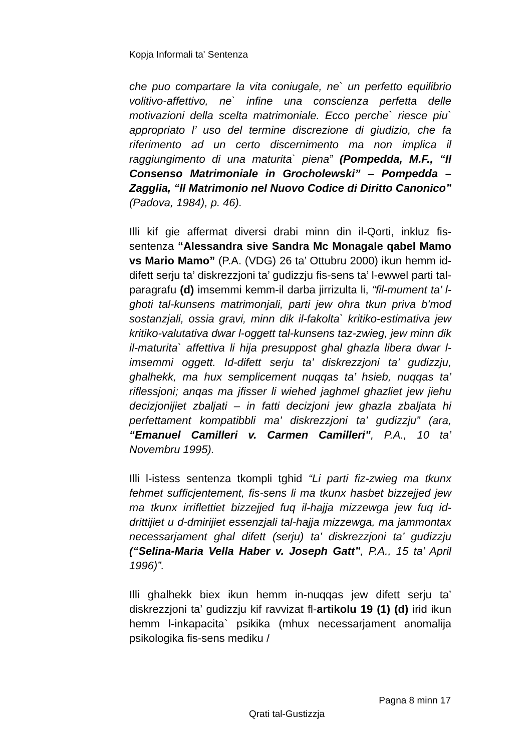Kopja Informali ta' Sentenza
che puo compartare la vita coniugale, ne` un perfetto equilibrio volitivo-affettivo, ne` infine una conscienza perfetta delle motivazioni della scelta matrimoniale. Ecco perche` riesce piu` appropriato l’ uso del termine discrezione di giudizio, che fa riferimento ad un certo discernimento ma non implica il raggiungimento di una maturita` piena” (Pompedda, M.F., “Il Consenso Matrimoniale in Grocholewski” – Pompedda – Zagglia, “Il Matrimonio nel Nuovo Codice di Diritto Canonico” (Padova, 1984), p. 46).
Illi kif gie affermat diversi drabi minn din il-Qorti, inkluz fis-sentenza “Alessandra sive Sandra Mc Monagale qabel Mamo vs Mario Mamo” (P.A. (VDG) 26 ta’ Ottubru 2000) ikun hemm id-difett serju ta’ diskrezzjoni ta’ gudizzju fis-sens ta’ l-ewwel parti tal-paragrafu (d) imsemmi kemm-il darba jirrizulta li, “fil-mument ta’ l-ghoti tal-kunsens matrimonjali, parti jew ohra tkun priva b’mod sostanzjali, ossia gravi, minn dik il-fakolta` kritiko-estimativa jew kritiko-valutativa dwar l-oggett tal-kunsens taz-zwieg, jew minn dik il-maturita` affettiva li hija presuppost ghal ghazla libera dwar l-imsemmi oggett. Id-difett serju ta’ diskrezzjoni ta’ gudizzju, ghalhekk, ma hux semplicement nuqqas ta’ hsieb, nuqqas ta’ riflessjoni; anqas ma jfisser li wiehed jaghmel ghazliet jew jiehu decizjonijiet zbaljati – in fatti decizjoni jew ghazla zbaljata hi perfettament kompatibbli ma’ diskrezzjoni ta’ gudizzju” (ara, “Emanuel Camilleri v. Carmen Camilleri”, P.A., 10 ta’ Novembru 1995).
Illi l-istess sentenza tkompli tghid “Li parti fiz-zwieg ma tkunx fehmet sufficjentement, fis-sens li ma tkunx hasbet bizzejjed jew ma tkunx irriflettiet bizzejjed fuq il-hajja mizzewga jew fuq id-drittijiet u d-dmirijiet essenzjali tal-hajja mizzewga, ma jammontax necessarjament ghal difett (serju) ta’ diskrezzjoni ta’ gudizzju (“Selina-Maria Vella Haber v. Joseph Gatt”, P.A., 15 ta’ April 1996)”.
Illi ghalhekk biex ikun hemm in-nuqqas jew difett serju ta’ diskrezzjoni ta’ gudizzju kif ravvizat fl-artikolu 19 (1) (d) irid ikun hemm l-inkapacita` psikika (mhux necessarjament anomalija psikologika fis-sens mediku /
Pagna 8 minn 17
Qrati tal-Gustizzja